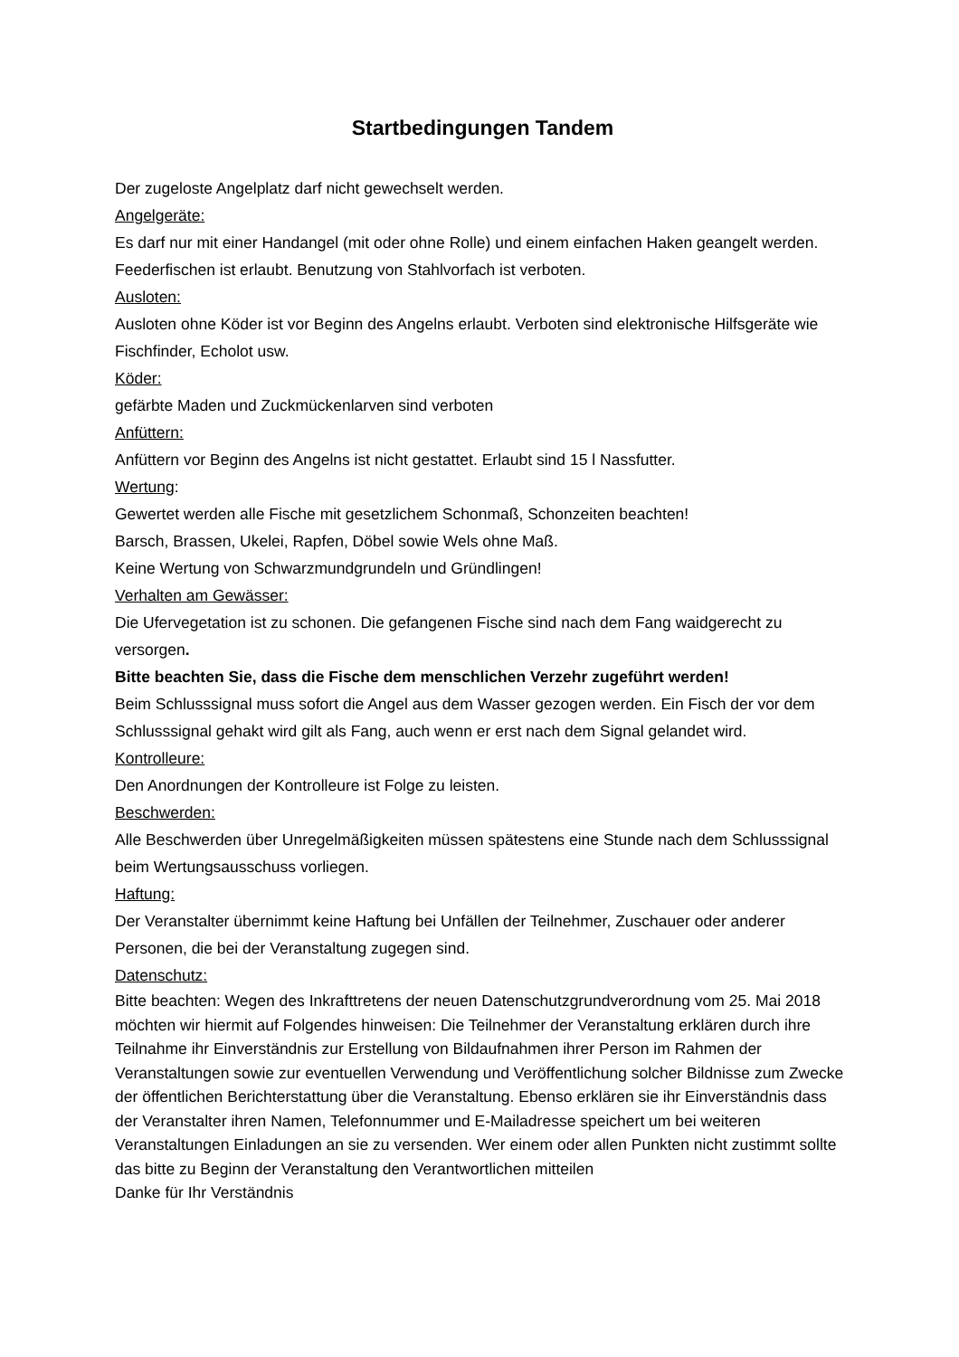Startbedingungen Tandem
Der zugeloste Angelplatz darf nicht gewechselt werden.
Angelgeräte:
Es darf nur mit einer Handangel (mit oder ohne Rolle) und einem einfachen Haken geangelt werden. Feederfischen ist erlaubt. Benutzung von Stahlvorfach ist verboten.
Ausloten:
Ausloten ohne Köder ist vor Beginn des Angelns erlaubt. Verboten sind elektronische Hilfsgeräte wie Fischfinder, Echolot usw.
Köder:
gefärbte Maden und Zuckmückenlarven sind verboten
Anfüttern:
Anfüttern vor Beginn des Angelns ist nicht gestattet. Erlaubt sind 15 l Nassfutter.
Wertung:
Gewertet werden alle Fische mit gesetzlichem Schonmaß, Schonzeiten beachten!
Barsch, Brassen, Ukelei, Rapfen, Döbel sowie Wels ohne Maß.
Keine Wertung von Schwarzmundgrundeln und Gründlingen!
Verhalten am Gewässer:
Die Ufervegetation ist zu schonen. Die gefangenen Fische sind nach dem Fang waidgerecht zu versorgen.
Bitte beachten Sie, dass die Fische dem menschlichen Verzehr zugeführt werden!
Beim Schlusssignal muss sofort die Angel aus dem Wasser gezogen werden. Ein Fisch der vor dem Schlusssignal gehakt wird gilt als Fang, auch wenn er erst nach dem Signal gelandet wird.
Kontrolleure:
Den Anordnungen der Kontrolleure ist Folge zu leisten.
Beschwerden:
Alle Beschwerden über Unregelmäßigkeiten müssen spätestens eine Stunde nach dem Schlusssignal beim Wertungsausschuss vorliegen.
Haftung:
Der Veranstalter übernimmt keine Haftung bei Unfällen der Teilnehmer, Zuschauer oder anderer Personen, die bei der Veranstaltung zugegen sind.
Datenschutz:
Bitte beachten: Wegen des Inkrafttretens der neuen Datenschutzgrundverordnung vom 25. Mai 2018 möchten wir hiermit auf Folgendes hinweisen: Die Teilnehmer der Veranstaltung erklären durch ihre Teilnahme ihr Einverständnis zur Erstellung von Bildaufnahmen ihrer Person im Rahmen der Veranstaltungen sowie zur eventuellen Verwendung und Veröffentlichung solcher Bildnisse zum Zwecke der öffentlichen Berichterstattung über die Veranstaltung. Ebenso erklären sie ihr Einverständnis dass der Veranstalter ihren Namen, Telefonnummer und E-Mailadresse speichert um bei weiteren Veranstaltungen Einladungen an sie zu versenden. Wer einem oder allen Punkten nicht zustimmt sollte das bitte zu Beginn der Veranstaltung den Verantwortlichen mitteilen
Danke für Ihr Verständnis